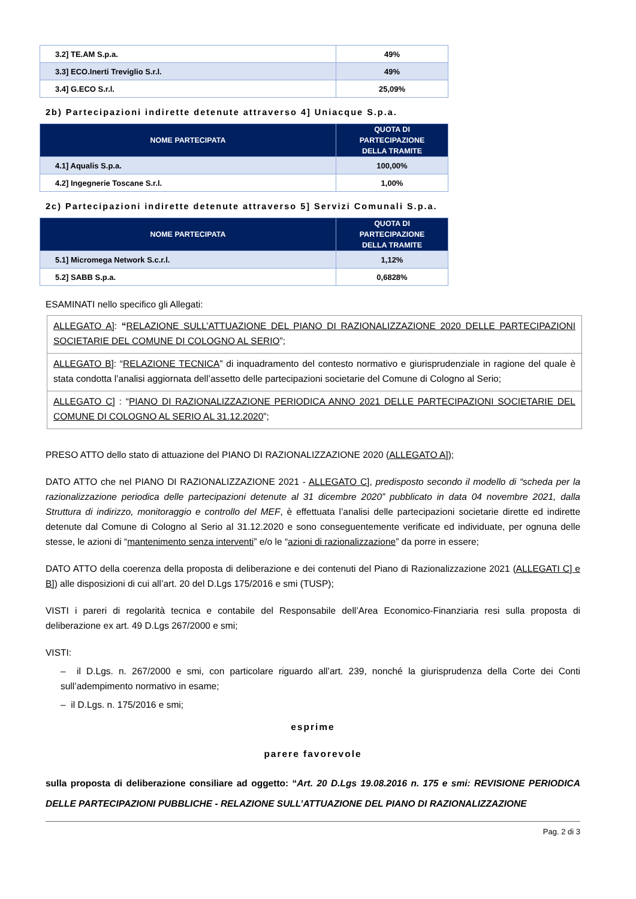| 3.2] TE.AM S.p.a. | 49% |
| 3.3] ECO.Inerti Treviglio S.r.l. | 49% |
| 3.4] G.ECO S.r.l. | 25,09% |
2b) Partecipazioni indirette detenute attraverso 4] Uniacque S.p.a.
| NOME PARTECIPATA | QUOTA DI PARTECIPAZIONE DELLA TRAMITE |
| --- | --- |
| 4.1] Aqualis S.p.a. | 100,00% |
| 4.2] Ingegnerie Toscane S.r.l. | 1,00% |
2c) Partecipazioni indirette detenute attraverso 5] Servizi Comunali S.p.a.
| NOME PARTECIPATA | QUOTA DI PARTECIPAZIONE DELLA TRAMITE |
| --- | --- |
| 5.1] Micromega Network S.c.r.l. | 1,12% |
| 5.2] SABB S.p.a. | 0,6828% |
ESAMINATI nello specifico gli Allegati:
ALLEGATO A]: “RELAZIONE SULL’ATTUAZIONE DEL PIANO DI RAZIONALIZZAZIONE 2020 DELLE PARTECIPAZIONI SOCIETARIE DEL COMUNE DI COLOGNO AL SERIO”;
ALLEGATO B]: “RELAZIONE TECNICA” di inquadramento del contesto normativo e giurisprudenziale in ragione del quale è stata condotta l’analisi aggiornata dell’assetto delle partecipazioni societarie del Comune di Cologno al Serio;
ALLEGATO C] : “PIANO DI RAZIONALIZZAZIONE PERIODICA ANNO 2021 DELLE PARTECIPAZIONI SOCIETARIE DEL COMUNE DI COLOGNO AL SERIO AL 31.12.2020”;
PRESO ATTO dello stato di attuazione del PIANO DI RAZIONALIZZAZIONE 2020 (ALLEGATO A]);
DATO ATTO che nel PIANO DI RAZIONALIZZAZIONE 2021 - ALLEGATO C], predisposto secondo il modello di “scheda per la razionalizzazione periodica delle partecipazioni detenute al 31 dicembre 2020” pubblicato in data 04 novembre 2021, dalla Struttura di indirizzo, monitoraggio e controllo del MEF, è effettuata l’analisi delle partecipazioni societarie dirette ed indirette detenute dal Comune di Cologno al Serio al 31.12.2020 e sono conseguentemente verificate ed individuate, per ognuna delle stesse, le azioni di “mantenimento senza interventi” e/o le “azioni di razionalizzazione” da porre in essere;
DATO ATTO della coerenza della proposta di deliberazione e dei contenuti del Piano di Razionalizzazione 2021 (ALLEGATI C] e B]) alle disposizioni di cui all’art. 20 del D.Lgs 175/2016 e smi (TUSP);
VISTI i pareri di regolarità tecnica e contabile del Responsabile dell’Area Economico-Finanziaria resi sulla proposta di deliberazione ex art. 49 D.Lgs 267/2000 e smi;
VISTI:
– il D.Lgs. n. 267/2000 e smi, con particolare riguardo all’art. 239, nonché la giurisprudenza della Corte dei Conti sull’adempimento normativo in esame;
– il D.Lgs. n. 175/2016 e smi;
esprime
parere favorevole
sulla proposta di deliberazione consiliare ad oggetto: “Art. 20 D.Lgs 19.08.2016 n. 175 e smi: REVISIONE PERIODICA DELLE PARTECIPAZIONI PUBBLICHE - RELAZIONE SULL’ATTUAZIONE DEL PIANO DI RAZIONALIZZAZIONE
Pag. 2 di 3